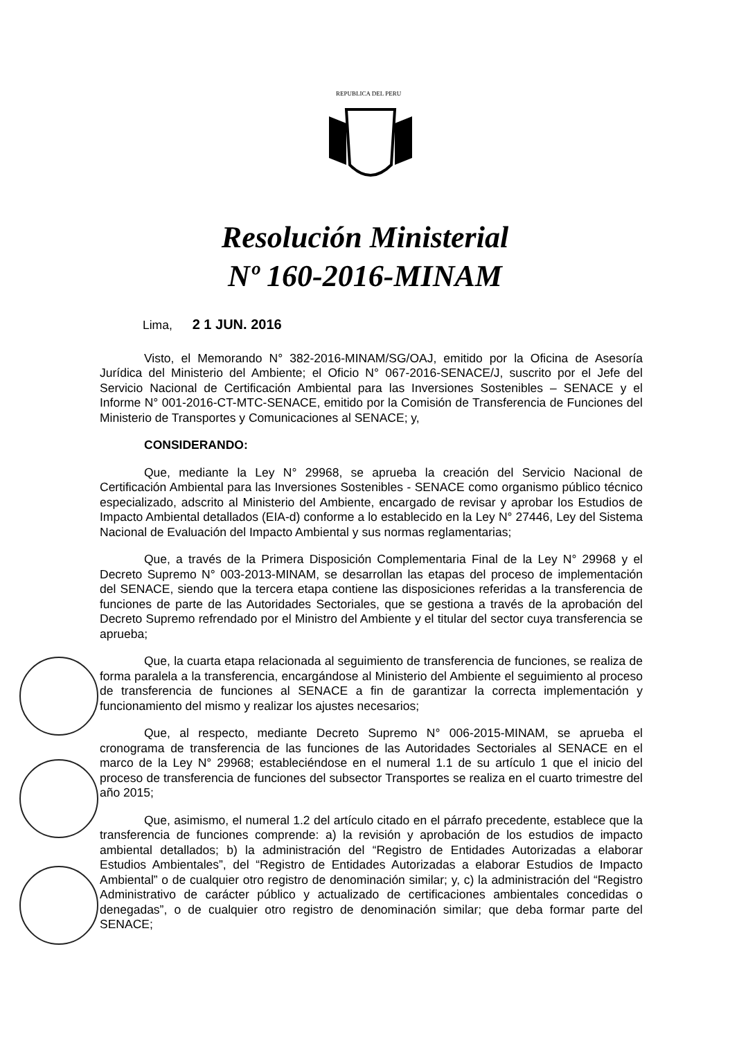REPUBLICA DEL PERU
Resolución Ministerial
Nº 160-2016-MINAM
Lima, 2 1 JUN. 2016
Visto, el Memorando N° 382-2016-MINAM/SG/OAJ, emitido por la Oficina de Asesoría Jurídica del Ministerio del Ambiente; el Oficio N° 067-2016-SENACE/J, suscrito por el Jefe del Servicio Nacional de Certificación Ambiental para las Inversiones Sostenibles – SENACE y el Informe N° 001-2016-CT-MTC-SENACE, emitido por la Comisión de Transferencia de Funciones del Ministerio de Transportes y Comunicaciones al SENACE; y,
CONSIDERANDO:
Que, mediante la Ley N° 29968, se aprueba la creación del Servicio Nacional de Certificación Ambiental para las Inversiones Sostenibles - SENACE como organismo público técnico especializado, adscrito al Ministerio del Ambiente, encargado de revisar y aprobar los Estudios de Impacto Ambiental detallados (EIA-d) conforme a lo establecido en la Ley N° 27446, Ley del Sistema Nacional de Evaluación del Impacto Ambiental y sus normas reglamentarias;
Que, a través de la Primera Disposición Complementaria Final de la Ley N° 29968 y el Decreto Supremo N° 003-2013-MINAM, se desarrollan las etapas del proceso de implementación del SENACE, siendo que la tercera etapa contiene las disposiciones referidas a la transferencia de funciones de parte de las Autoridades Sectoriales, que se gestiona a través de la aprobación del Decreto Supremo refrendado por el Ministro del Ambiente y el titular del sector cuya transferencia se aprueba;
Que, la cuarta etapa relacionada al seguimiento de transferencia de funciones, se realiza de forma paralela a la transferencia, encargándose al Ministerio del Ambiente el seguimiento al proceso de transferencia de funciones al SENACE a fin de garantizar la correcta implementación y funcionamiento del mismo y realizar los ajustes necesarios;
Que, al respecto, mediante Decreto Supremo N° 006-2015-MINAM, se aprueba el cronograma de transferencia de las funciones de las Autoridades Sectoriales al SENACE en el marco de la Ley N° 29968; estableciéndose en el numeral 1.1 de su artículo 1 que el inicio del proceso de transferencia de funciones del subsector Transportes se realiza en el cuarto trimestre del año 2015;
Que, asimismo, el numeral 1.2 del artículo citado en el párrafo precedente, establece que la transferencia de funciones comprende: a) la revisión y aprobación de los estudios de impacto ambiental detallados; b) la administración del “Registro de Entidades Autorizadas a elaborar Estudios Ambientales”, del “Registro de Entidades Autorizadas a elaborar Estudios de Impacto Ambiental” o de cualquier otro registro de denominación similar; y, c) la administración del “Registro Administrativo de carácter público y actualizado de certificaciones ambientales concedidas o denegadas”, o de cualquier otro registro de denominación similar; que deba formar parte del SENACE;